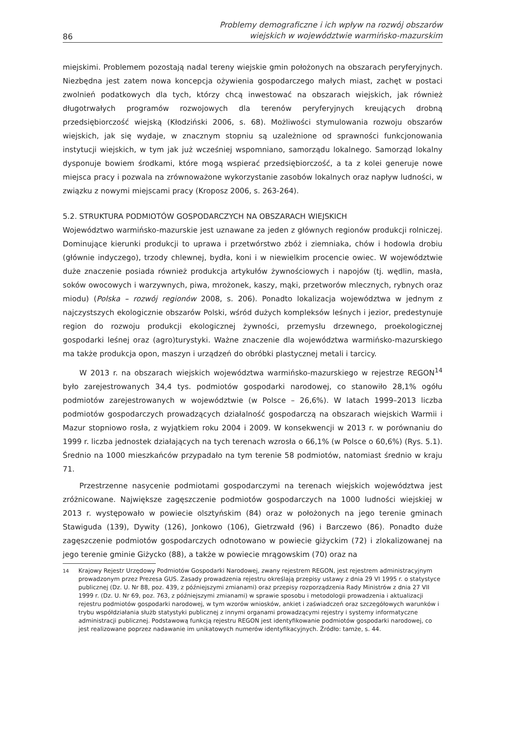86
Problemy demograficzne i ich wpływ na rozwój obszarów
wiejskich w województwie warmińsko-mazurskim
miejskimi. Problemem pozostają nadal tereny wiejskie gmin położonych na obszarach peryferyjnych. Niezbędna jest zatem nowa koncepcja ożywienia gospodarczego małych miast, zachęt w postaci zwolnień podatkowych dla tych, którzy chcą inwestować na obszarach wiejskich, jak również długotrwałych programów rozwojowych dla terenów peryferyjnych kreujących drobną przedsiębiorczość wiejską (Kłodziński 2006, s. 68). Możliwości stymulowania rozwoju obszarów wiejskich, jak się wydaje, w znacznym stopniu są uzależnione od sprawności funkcjonowania instytucji wiejskich, w tym jak już wcześniej wspomniano, samorządu lokalnego. Samorząd lokalny dysponuje bowiem środkami, które mogą wspierać przedsiębiorczość, a ta z kolei generuje nowe miejsca pracy i pozwala na zrównoważone wykorzystanie zasobów lokalnych oraz napływ ludności, w związku z nowymi miejscami pracy (Kroposz 2006, s. 263-264).
5.2. STRUKTURA PODMIOTÓW GOSPODARCZYCH NA OBSZARACH WIEJSKICH
Województwo warmińsko-mazurskie jest uznawane za jeden z głównych regionów produkcji rolniczej. Dominujące kierunki produkcji to uprawa i przetwórstwo zbóż i ziemniaka, chów i hodowla drobiu (głównie indyczego), trzody chlewnej, bydła, koni i w niewielkim procencie owiec. W województwie duże znaczenie posiada również produkcja artykułów żywnościowych i napojów (tj. wędlin, masła, soków owocowych i warzywnych, piwa, mrożonek, kaszy, mąki, przetworów mlecznych, rybnych oraz miodu) (Polska – rozwój regionów 2008, s. 206). Ponadto lokalizacja województwa w jednym z najczystszych ekologicznie obszarów Polski, wśród dużych kompleksów leśnych i jezior, predestynuje region do rozwoju produkcji ekologicznej żywności, przemysłu drzewnego, proekologicznej gospodarki leśnej oraz (agro)turystyki. Ważne znaczenie dla województwa warmińsko-mazurskiego ma także produkcja opon, maszyn i urządzeń do obróbki plastycznej metali i tarcicy.
W 2013 r. na obszarach wiejskich województwa warmińsko-mazurskiego w rejestrze REGON<sup>14</sup> było zarejestrowanych 34,4 tys. podmiotów gospodarki narodowej, co stanowiło 28,1% ogółu podmiotów zarejestrowanych w województwie (w Polsce – 26,6%). W latach 1999–2013 liczba podmiotów gospodarczych prowadzących działalność gospodarczą na obszarach wiejskich Warmii i Mazur stopniowo rosła, z wyjątkiem roku 2004 i 2009. W konsekwencji w 2013 r. w porównaniu do 1999 r. liczba jednostek działających na tych terenach wzrosła o 66,1% (w Polsce o 60,6%) (Rys. 5.1). Średnio na 1000 mieszkańców przypadało na tym terenie 58 podmiotów, natomiast średnio w kraju 71.
Przestrzenne nasycenie podmiotami gospodarczymi na terenach wiejskich województwa jest zróżnicowane. Największe zagęszczenie podmiotów gospodarczych na 1000 ludności wiejskiej w 2013 r. występowało w powiecie olsztyńskim (84) oraz w położonych na jego terenie gminach Stawiguda (139), Dywity (126), Jonkowo (106), Gietrzwałd (96) i Barczewo (86). Ponadto duże zagęszczenie podmiotów gospodarczych odnotowano w powiecie giżyckim (72) i zlokalizowanej na jego terenie gminie Giżycko (88), a także w powiecie mrągowskim (70) oraz na
<sup>14</sup> Krajowy Rejestr Urzędowy Podmiotów Gospodarki Narodowej, zwany rejestrem REGON, jest rejestrem administracyjnym prowadzonym przez Prezesa GUS. Zasady prowadzenia rejestru określają przepisy ustawy z dnia 29 VI 1995 r. o statystyce publicznej (Dz. U. Nr 88, poz. 439, z późniejszymi zmianami) oraz przepisy rozporządzenia Rady Ministrów z dnia 27 VII 1999 r. (Dz. U. Nr 69, poz. 763, z późniejszymi zmianami) w sprawie sposobu i metodologii prowadzenia i aktualizacji rejestru podmiotów gospodarki narodowej, w tym wzorów wniosków, ankiet i zaświadczeń oraz szczegółowych warunków i trybu współdziałania służb statystyki publicznej z innymi organami prowadzącymi rejestry i systemy informatyczne administracji publicznej. Podstawową funkcją rejestru REGON jest identyfikowanie podmiotów gospodarki narodowej, co jest realizowane poprzez nadawanie im unikatowych numerów identyfikacyjnych. Źródło: tamże, s. 44.